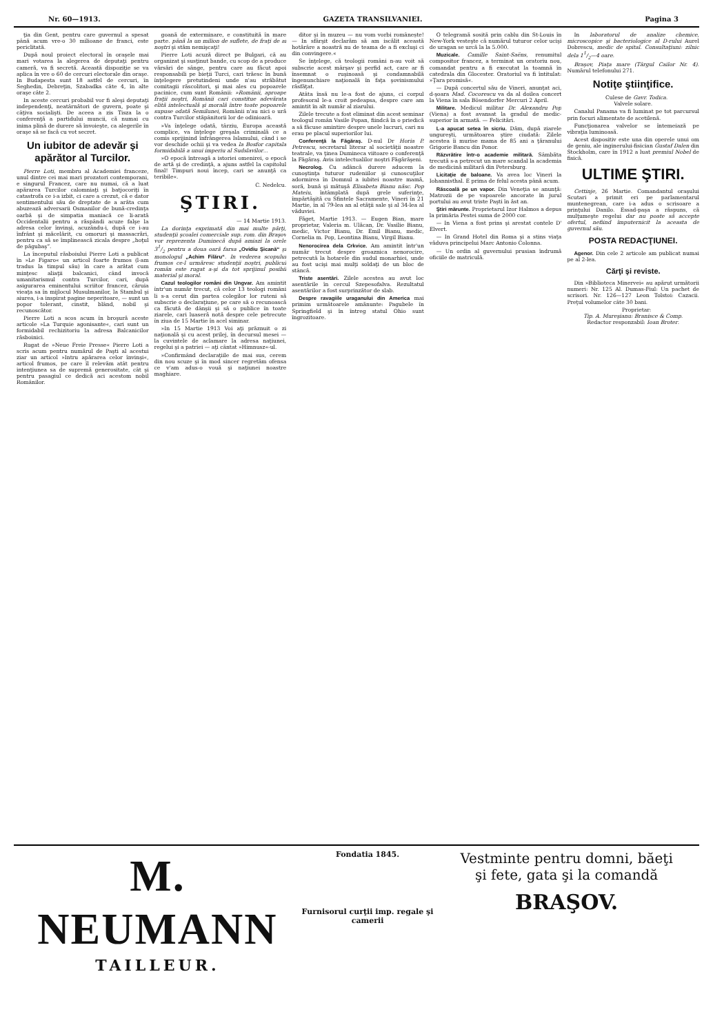Nr. 60—1913. GAZETA TRANSILVANIEI. Pagina 3
ţia din Gent, pentru care guvernul a spesat până acum vre-o 30 milioane de franci, este periclitată.
După noul proiect electoral în oraşele mai mari votarea la alegerea de deputaţi pentru cameră, va fi secretă. Această dispoziţie se va aplica în vre o 60 de cercuri electorale din oraşe. In Budapesta sunt 18 astfel de cercuri, în Seghedin, Debreţin, Szabadka câte 4, în alte oraşe câte 2.
In aceste cercuri probabil vor fi aleşi deputaţi independenţi, neatârnători de guvern, poate şi câţiva socialişti. De aceea a zis Tisza la o conferenţă a partidului muncii, că numai cu inima plină de durere să învoieşte, ca alegerile în oraşe să se facă cu vot secret.
Un iubitor de adevăr şi apărător al Turcilor.
Pierre Loti, membru al Academiei franceze, unul dintre cei mai mari prozatori contemporani, e singurul Francez, care nu numai, că a luat apărarea Turcilor calomniaţi şi batjocoriţi în catastrofa ce i-a izbit, ci care a crezut, că e dator sentimentului său de dreptate de a arăta cum abuzează adversarii Osmanilor de bună-credinţa oarbă şi de simpatia maniacă ce li-arată Occidentalii pentru a răspândi acuze falşe la adresa celor învinşi, acuzându-i, după ce i-au înfrânt şi măcelărit, cu omoruri şi massacrări, pentru ca să se împlinească zicala despre „hoţul de păgubaş“.
La începutul răsboiului Pierre Loti a publicat în »Le Figaro« un articol foarte frumos (l-am tradus la timpul său) în care a arătat cum minţesc aliaţii balcanici, când invocă umanitarismul contra Turcilor, cari, după asigurarea eminentului scriitor francez, căruia vieaţa sa în mijlocul Musulmanilor, la Stambul şi aiurea, i-a inspirat pagine neperitoare, — sunt un popor tolerant, cinstit, blând, nobil şi recunoscător.
Pierre Loti a scos acum în broşură aceste articole »La Turquie agonisante«, cari sunt un formidabil rechizitoriu la adresa Balcanicilor răsboinici.
Rugat de »Neue Freie Presse« Pierre Loti a scris acum pentru numărul de Paşti al acestui ziar un articol »Intru apărarea celor învinşi«, articol frumos, pe care îl relevăm atât pentru intenţiunea sa de supremă generositate, cât şi pentru pasagiul ce dedică aci acestom nobil Românilor.
goană de exterminare, e constituită în mare parte. până la un milion de suflete, de fraţi de ai noştri şi stăm nemişcaţi!
Pierre Loti acuză direct pe Bulgari, că au organizat şi susţinut bande, cu scop de a produce vărsări de sânge, pentru care au făcut apoi responsabili pe bieţii Turci, cari trăesc în bună înţelegere pretutindeni unde n'au străbătut comitagii răscolitori, şi mai ales cu popoarele pacinice, cum sunt Românii: »Românii, aproape fraţii noştri, Românii cari constitue adevărata elită intelectuală şi morală între toate popoarele supuse odată Semilunei, Românii n'au nici o ură contra Turcilor stăpânitorii lor de odinioară.
»Va înţelege odată, târziu, Europa această complice, va înţelege greşala criminală ce a comis sprijinind înfrângerea Islamului, când i se vor deschide ochii şi va vedea la Bosfor capitala formidabilă a unui imperiu al Sudslavilor...
»O epocă întreagă a istoriei omenirei, o epocă de artă şi de credinţă, a ajuns astfel la capitolul final! Timpuri noui încep, cari se anunţă ca teribile«.
C. Nedelcu.
ŞTIRI.
— 14 Martie 1913.
La dorinţa exprimată din mai multe părţi, studenţii şcoalei comerciale sup. rom. din Braşov vor reprezenta Duminecă după amiazi la orele 31/2 pentru a doua oară farsa „Ovidiu Şicană“ şi monologul „Achim Filăru“. In vederea scopului frumos ce-l urmăresc studenţii noştri, publicul român este rugat a-şi da tot sprijinul posibil material şi moral.
Cazul teologilor români din Ungvar. Am amintit într'un număr trecut, că celor 13 teologi români li s-a cerut din partea colegilor lor ruteni să subscrie o declaraţiune, pe care să o recunoască ca făcută de dânşii şi să o publice în toate ziarele, cari luaseră notă despre cele petrecute în ziua de 15 Martie în acel siminar.
»In 15 Martie 1913 Voi aţi prăznuit o zi naţională şi cu acest prilej, în decursul mesei — la cuvintele de aclamare la adresa naţiunei, regelui şi a patriei — aţi cântat »Himnusz«-ul.
»Confirmând declaraţiile de mai sus, cerem din nou scuze şi în mod sincer regretăm ofensa ce v'am adus-o vouă şi naţiunei noastre maghiare.
ditor şi în muzeu — nu vom vorbi românește! — In sfârşit declarăm să am iscălit această hotărâre a noastră nu de teama de a fi excluşi ci din convingere.«
Se înţelege, că teologii români n-au voit să subscrie acest mârşav şi perfid act, care ar fi însemnat o ruşinoasă şi condamnabilă îngenunchiare naţională în faţa şovinismului răsfăţat.
Atâta însă nu le-a fost de ajuns, ci corpul profesoral le-a croit pedeapsa, despre care am amintit în alt număr al ziarului.
Zilele trecute a fost eliminat din acest seminar teologul român Vasile Popan, fiindcă în o priedică a să făcuse amintire despre unele lucruri, cari nu erau pe placul superiorilor lui.
Conferenţă la Făgăraş. D-nul Dr Horia P. Petrescu, secretarul literar al societăţii noastre teatrale, va ţinea Duminecа viitoare o conferenţă la Făgăraş. Avis intelectualilor noştri Făgărăşeni.
Necrolog. Cu adâncă durere aducem la cunoştinţa tuturor rudeniilor şi cunoscuţilor adormirea în Domnul a iubitei noastre mamă, soră, bună şi mătuşă Elisabeta Bianu născ. Pop Mateiu, întâmplată după grele suferinţe, împărtăşită cu Sfintele Sacramente, Vineri în 21 Martie, în al 79-lea an al etăţii sale şi al 34-lea al văduviei.
Făget, Martie 1913. — Eugen Bian, mare proprietar, Valeria m. Ulăcan, Dr. Vasilie Bianu, medic, Victor Bianu, Dr. Emil Bianu, medic, Cornelia m. Pop, Leontina Bianu, Virgil Bianu.
Nenorocirea dela Crkvice. Am amintit într'un număr trecut despre groaznica nenorocire, petrecută la hotarele din sudul monarhiei, unde au fost ucişi mai mulţi soldaţi de un bloc de stâncă.
Triste asentări. Zilele acestea au avut loc asentările în cercul Szepesofalva. Rezultatul asentărilor a fost surprinzător de slab.
Despre ravagiile uraganului din America mai primim următoarele amănunte: Pagubele în Springfield şi în întreg statul Ohio sunt îngrozitoare.
O telegramă sosită prin cablu din St-Louis în New-York vesteşte că numărul tuturor celor ucişi de uragan se urcă la la 5.000.
Muzicale. Camille Saint-Saëns, renumitul compositor francez, a terminat un oratoriu nou, comandat pentru a fi executat la toamnă în catedrala din Glocester. Oratoriul va fi întitulat: »Ţara promisă«.
— După concertul său de Vineri, anunţat aci, d-şoara Mad. Cocorescu va da al doilea concert la Viena în sala Bösendorfer Mercuri 2 April.
Militare. Medicul militar Dr. Alexandru Pop (Viena) a fost avansat la gradul de medic-superior în armată. — Felicitări.
L-a apucat setea în sicriu. Dăm, după ziarele ungureşti, următoarea ştire ciudată: Zilele acestea îi murise mama de 85 ani a ţăranului Grigorie Bancu din Ponor.
Răzvrătire într-o academie militară. Sâmbăta trecută s-a petrecut un mare scandal la academia de medicină militară din Petersburg.
Licitaţie de baloane. Va avea loc Vineri la Iohannisthal. E prima de felul acesta până acum.
Răscoală pe un vapor. Din Veneţia se anunţă: Matrozii de pe vapoarele ancorate în jurul portului au avut triste Paşti în ăst an.
Ştiri mărunte. Proprietarul Izor Halmos a depus la primăria Pestei suma de 2000 cor.
— In Viena a fost prins şi arestat contele D' Elvert.
— In Grand Hotel din Roma şi a stins viaţa văduva principelui Marc Antonio Colonna.
— Un ordin al guvernului prusian îndrumă oficiile de matriculă.
In laboratorul de analize chemice, microscopice şi bacteriologice al D-rului Aurel Dobrescu, medic de spital. Consultaţiuni: zilnic dela 11/2—4 oare.
Braşov, Piaţa mare (Târgul Cailor Nr. 4). Numărul telefonului 271.
Notiţe ştiinţifice.
Culese de Gavr. Todica.
Valvele solare.
Canalul Panama va fi luminat pe tot parcursul prin focuri alimentate de acetilenă.
Funcţionarea valvelor se întemeiază pe vibraţia luminoasă.
Acest dispositiv este una din operele unui om de geniu, ale inginerului-fisician Gustaf Dalen din Stockholm, care în 1912 a luat premiul Nobel de fisică.
ULTIME ŞTIRI.
Cettinje, 26 Martie. Comandantul oraşului Scutari a primit eri pe parlamentarul muntenegrean, care i-a adus o scrisoare a prinţului Danilo. Essad-paşa a răspuns, că mulţumeşte regelui dar nu poate să accepte ofertul, nefiind împuternicit la aceasta de guvernul său.
POSTA REDACŢIUNEI.
Agenor. Din cele 2 articole am publicat numai pe al 2-lea.
Cărţi şi reviste.
Din »Biblioteca Minervei« au apărut următorii numeri: Nr. 125 Al. Dumas-Fiul: Un pachet de scrisori. Nr. 126—127 Leon Tolstoi: Cazacii. Preţul volumelor câte 30 bani.
Proprietar:
Tip. A. Mureşianu: Branisce & Comp.
Redactor responzabil: Ioan Broter.
M. NEUMANN
TAILLEUR.
Fondatia 1845.
Furnisorul curţii imp. regale şi camerii
Vestminte pentru domni, băeţi
şi fete, gata şi la comandă
BRAŞOV.